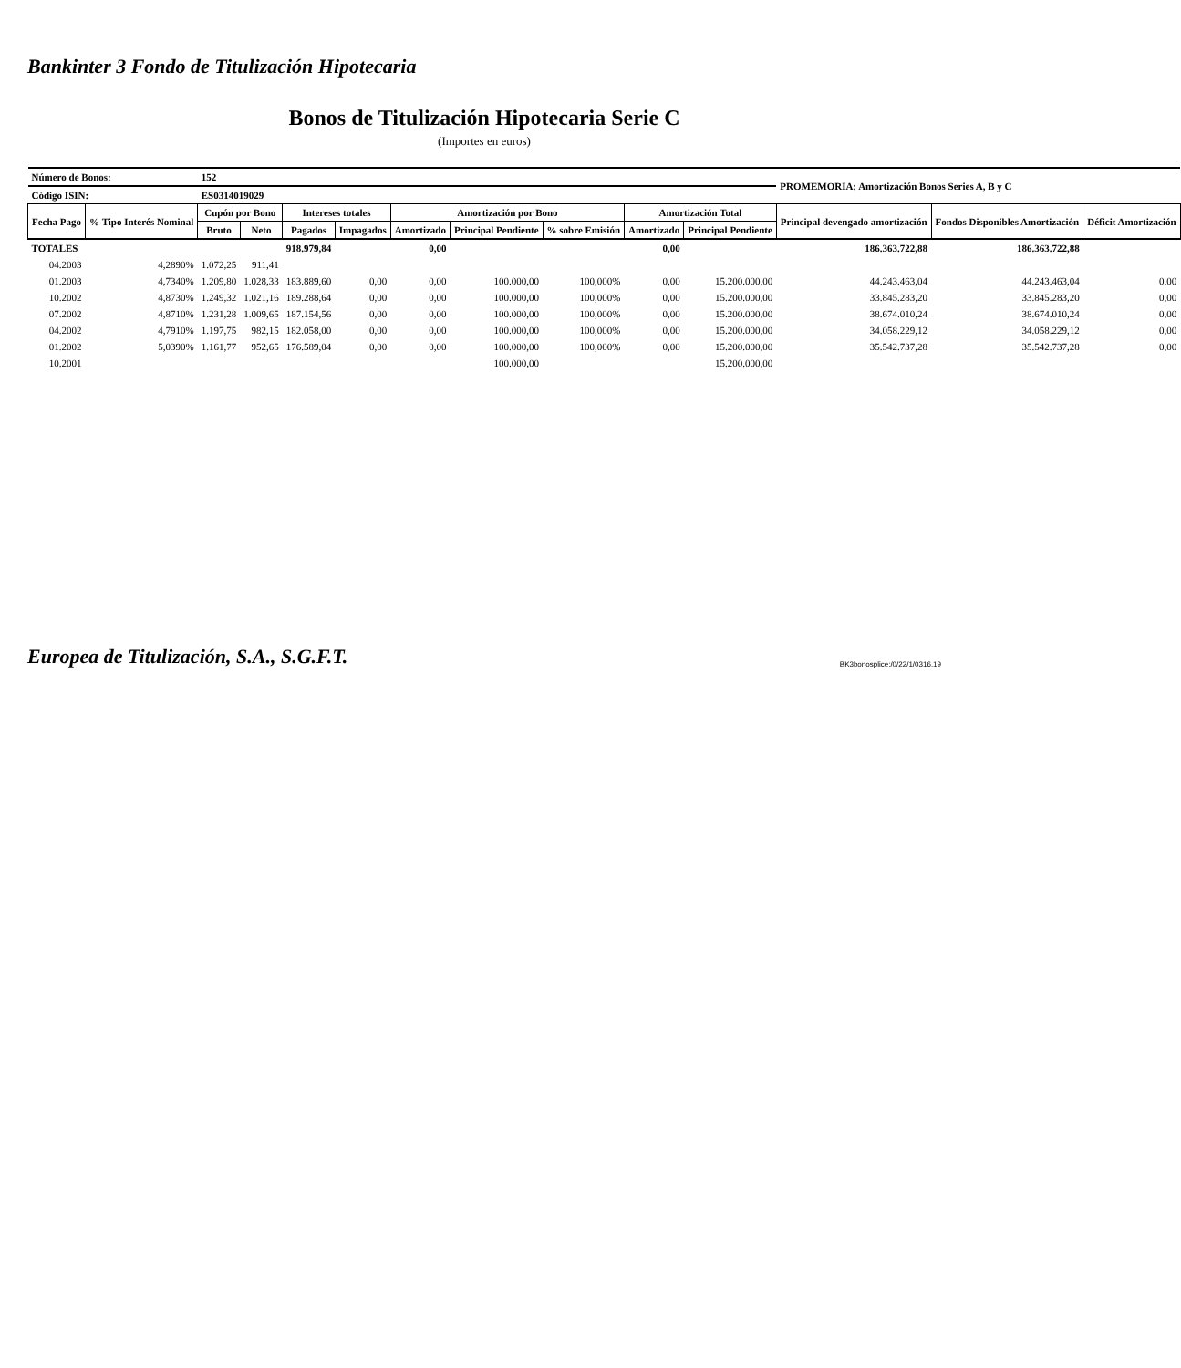Bankinter 3 Fondo de Titulización Hipotecaria
Bonos de Titulización Hipotecaria Serie C
(Importes en euros)
| Número de Bonos: | | 152 | | | | | | | | | PROMEMORIA: Amortización Bonos Series A, B y C | | |
| Código ISIN: | | ES0314019029 | | | | | | | | | | | |
| Fecha Pago | % Tipo Interés Nominal | Cupón por Bono | | Intereses totales | | Amortización por Bono | | | Amortización Total | | Principal devengado amortización | Fondos Disponibles Amortización | Déficit Amortización |
| | | Bruto | Neto | Pagados | Impagados | Amortizado | Principal Pendiente | % sobre Emisión | Amortizado | Principal Pendiente | | | |
| TOTALES | | | | 918.979,84 | | 0,00 | | | 0,00 | | 186.363.722,88 | 186.363.722,88 | |
| 04.2003 | 4,2890% | 1.072,25 | 911,41 | | | | | | | | | | |
| 01.2003 | 4,7340% | 1.209,80 | 1.028,33 | 183.889,60 | 0,00 | 0,00 | 100.000,00 | 100,000% | 0,00 | 15.200.000,00 | 44.243.463,04 | 44.243.463,04 | 0,00 |
| 10.2002 | 4,8730% | 1.249,32 | 1.021,16 | 189.288,64 | 0,00 | 0,00 | 100.000,00 | 100,000% | 0,00 | 15.200.000,00 | 33.845.283,20 | 33.845.283,20 | 0,00 |
| 07.2002 | 4,8710% | 1.231,28 | 1.009,65 | 187.154,56 | 0,00 | 0,00 | 100.000,00 | 100,000% | 0,00 | 15.200.000,00 | 38.674.010,24 | 38.674.010,24 | 0,00 |
| 04.2002 | 4,7910% | 1.197,75 | 982,15 | 182.058,00 | 0,00 | 0,00 | 100.000,00 | 100,000% | 0,00 | 15.200.000,00 | 34.058.229,12 | 34.058.229,12 | 0,00 |
| 01.2002 | 5,0390% | 1.161,77 | 952,65 | 176.589,04 | 0,00 | 0,00 | 100.000,00 | 100,000% | 0,00 | 15.200.000,00 | 35.542.737,28 | 35.542.737,28 | 0,00 |
| 10.2001 | | | | | | | 100.000,00 | | | 15.200.000,00 | | | |
Europea de Titulización, S.A., S.G.F.T. BK3bonosplice:/0/22/1/0316.19